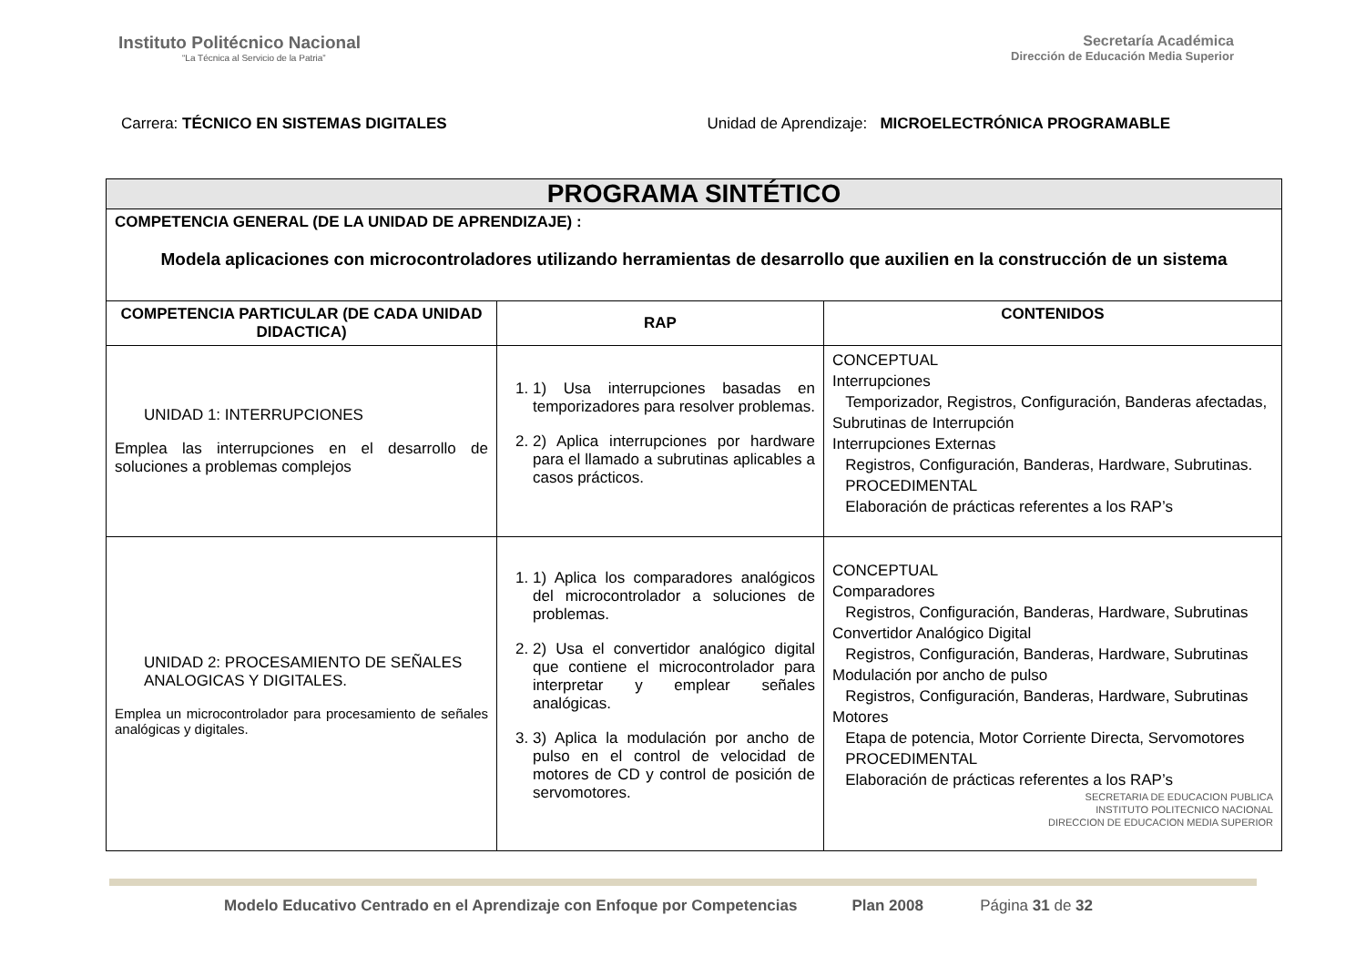Instituto Politécnico Nacional
“La Técnica al Servicio de la Patria”
Secretaría Académica
Dirección de Educación Media Superior
Carrera: TÉCNICO EN SISTEMAS DIGITALES Unidad de Aprendizaje: MICROELECTRÓNICA PROGRAMABLE
| PROGRAMA SINTÉTICO | | |
| COMPETENCIA GENERAL (DE LA UNIDAD DE APRENDIZAJE) : Modela aplicaciones con microcontroladores utilizando herramientas de desarrollo que auxilien en la construcción de un sistema | | |
| COMPETENCIA PARTICULAR (DE CADA UNIDAD DIDACTICA) | RAP | CONTENIDOS |
| UNIDAD 1: INTERRUPCIONES Emplea las interrupciones en el desarrollo de soluciones a problemas complejos | 1. 1) Usa interrupciones basadas en temporizadores para resolver problemas. 2. 2) Aplica interrupciones por hardware para el llamado a subrutinas aplicables a casos prácticos. | CONCEPTUAL Interrupciones Temporizador, Registros, Configuración, Banderas afectadas, Subrutinas de Interrupción Interrupciones Externas Registros, Configuración, Banderas, Hardware, Subrutinas. PROCEDIMENTAL Elaboración de prácticas referentes a los RAP’s |
| UNIDAD 2: PROCESAMIENTO DE SEÑALES ANALOGICAS Y DIGITALES. Emplea un microcontrolador para procesamiento de señales analógicas y digitales. | 1. 1) Aplica los comparadores analógicos del microcontrolador a soluciones de problemas. 2. 2) Usa el convertidor analógico digital que contiene el microcontrolador para interpretar y emplear señales analógicas. 3. 3) Aplica la modulación por ancho de pulso en el control de velocidad de motores de CD y control de posición de servomotores. | CONCEPTUAL Comparadores Registros, Configuración, Banderas, Hardware, Subrutinas Convertidor Analógico Digital Registros, Configuración, Banderas, Hardware, Subrutinas Modulación por ancho de pulso Registros, Configuración, Banderas, Hardware, Subrutinas Motores Etapa de potencia, Motor Corriente Directa, Servomotores PROCEDIMENTAL Elaboración de prácticas referentes a los RAP’s SECRETARIA DE EDUCACION PUBLICA INSTITUTO POLITECNICO NACIONAL DIRECCION DE EDUCACION MEDIA SUPERIOR |
Modelo Educativo Centrado en el Aprendizaje con Enfoque por Competencias Plan 2008 Página 31 de 32